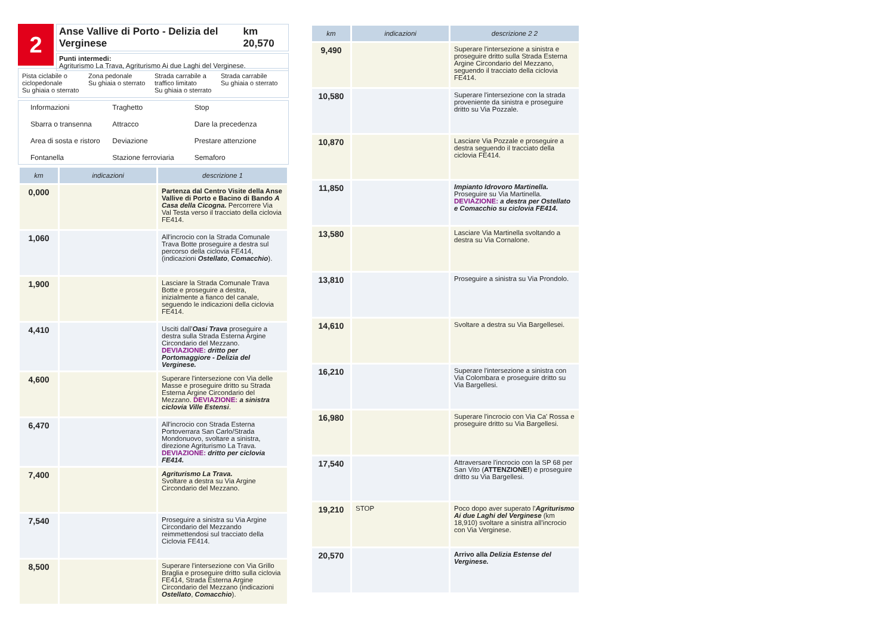2
Anse Vallive di Porto - Delizia del Verginese km 20,570
Punti intermedi:
Agriturismo La Trava, Agriturismo Ai due Laghi del Verginese.
Pista ciclabile o ciclopedonale
Su ghiaia o sterrato
Zona pedonale
Su ghiaia o sterrato
Strada carrabile a traffico limitato
Su ghiaia o sterrato
Strada carrabile
Su ghiaia o sterrato
Informazioni
Traghetto
Stop
Sbarra o transenna
Attracco
Dare la precedenza
Area di sosta e ristoro
Deviazione
Prestare attenzione
Fontanella
Stazione ferroviaria
Semaforo
| km | indicazioni | descrizione 1 |
| --- | --- | --- |
| 0,000 | | Partenza dal Centro Visite della Anse Vallive di Porto e Bacino di Bando A Casa della Cicogna. Percorrere Via Val Testa verso il tracciato della ciclovia FE414. |
| 1,060 | | All'incrocio con la Strada Comunale Trava Botte proseguire a destra sul percorso della ciclovia FE414, (indicazioni Ostellato , Comacchio ). |
| 1,900 | | Lasciare la Strada Comunale Trava Botte e proseguire a destra, inizialmente a fianco del canale, seguendo le indicazioni della ciclovia FE414. |
| 4,410 | | Usciti dall' Oasi Trava proseguire a destra sulla Strada Esterna Argine Circondario del Mezzano. DEVIAZIONE: dritto per Portomaggiore - Delizia del Verginese. |
| 4,600 | | Superare l'intersezione con Via delle Masse e proseguire dritto su Strada Esterna Argine Circondario del Mezzano. DEVIAZIONE: a sinistra ciclovia Ville Estensi . |
| 6,470 | | All'incrocio con Strada Esterna Portoverrara San Carlo/Strada Mondonuovo, svoltare a sinistra, direzione Agriturismo La Trava. DEVIAZIONE: dritto per ciclovia FE414. |
| 7,400 | | Agriturismo La Trava. Svoltare a destra su Via Argine Circondario del Mezzano. |
| 7,540 | | Proseguire a sinistra su Via Argine Circondario del Mezzando reimmettendosi sul tracciato della Ciclovia FE414. |
| 8,500 | | Superare l'intersezione con Via Grillo Braglia e proseguire dritto sulla ciclovia FE414, Strada Esterna Argine Circondario del Mezzano (indicazioni Ostellato , Comacchio ). |
| km | indicazioni | descrizione 2 2 |
| --- | --- | --- |
| 9,490 | | Superare l'intersezione a sinistra e proseguire dritto sulla Strada Esterna Argine Circondario del Mezzano, seguendo il tracciato della ciclovia FE414. |
| 10,580 | | Superare l'intersezione con la strada proveniente da sinistra e proseguire dritto su Via Pozzale. |
| 10,870 | | Lasciare Via Pozzale e proseguire a destra seguendo il tracciato della ciclovia FE414. |
| 11,850 | | Impianto Idrovoro Martinella. Proseguire su Via Martinella. DEVIAZIONE: a destra per Ostellato e Comacchio su ciclovia FE414. |
| 13,580 | | Lasciare Via Martinella svoltando a destra su Via Cornalone. |
| 13,810 | | Proseguire a sinistra su Via Prondolo. |
| 14,610 | | Svoltare a destra su Via Bargellesei. |
| 16,210 | | Superare l'intersezione a sinistra con Via Colombara e proseguire dritto su Via Bargellesi. |
| 16,980 | | Superare l'incrocio con Via Ca' Rossa e proseguire dritto su Via Bargellesi. |
| 17,540 | | Attraversare l'incrocio con la SP 68 per San Vito ( ATTENZIONE! ) e proseguire dritto su Via Bargellesi. |
| 19,210 | STOP | Poco dopo aver superato l' Agriturismo Ai due Laghi del Verginese (km 18,910) svoltare a sinistra all'incrocio con Via Verginese. |
| 20,570 | | Arrivo alla Delizia Estense del Verginese. |